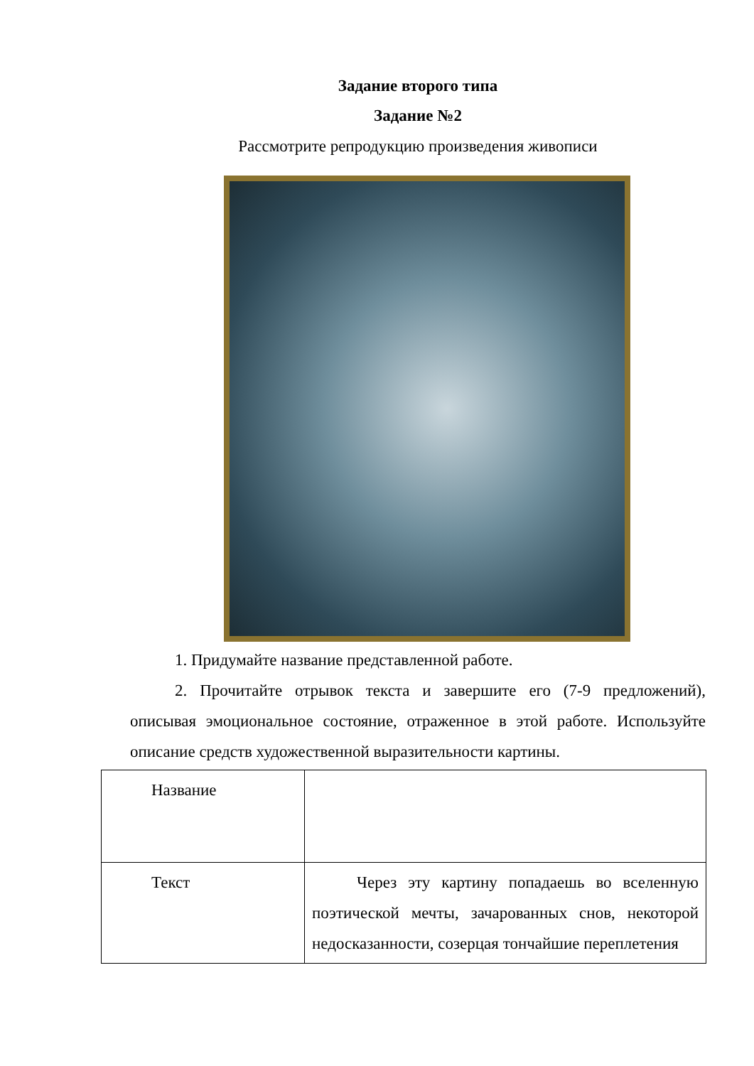Задание второго типа
Задание №2
Рассмотрите репродукцию произведения живописи
1. Придумайте название представленной работе.
2. Прочитайте отрывок текста и завершите его (7-9 предложений), описывая эмоциональное состояние, отраженное в этой работе. Используйте описание средств художественной выразительности картины.
| Название | |
| Текст | Через эту картину попадаешь во вселенную поэтической мечты, зачарованных снов, некоторой недосказанности, созерцая тончайшие переплетения |